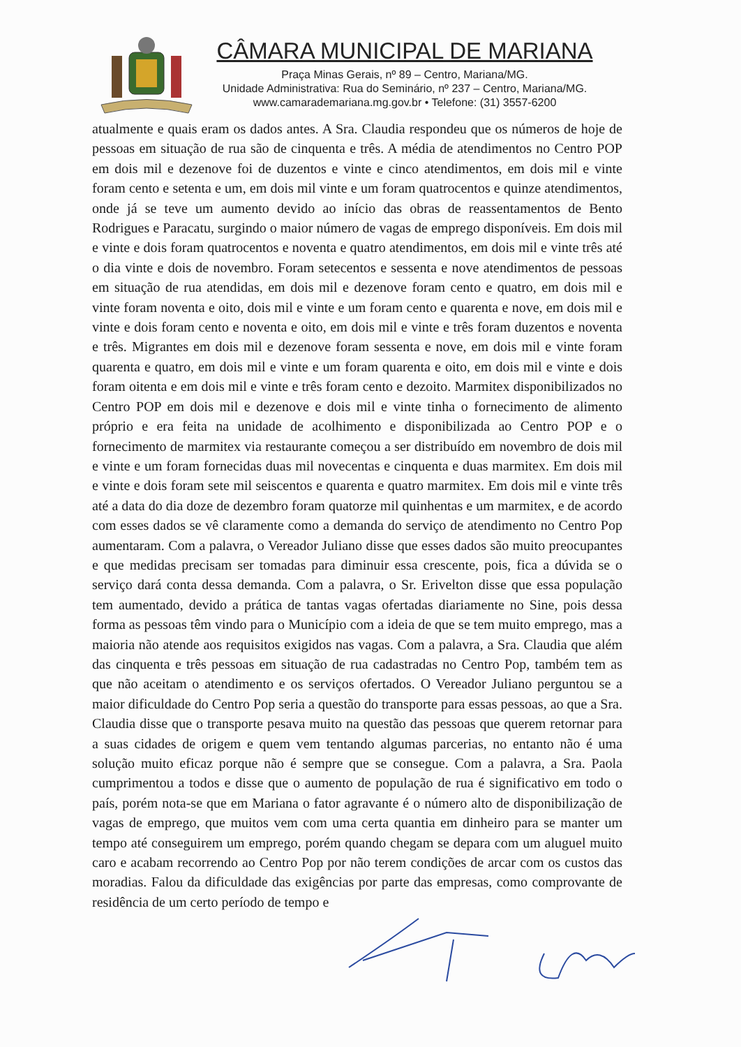CÂMARA MUNICIPAL DE MARIANA
Praça Minas Gerais, nº 89 – Centro, Mariana/MG.
Unidade Administrativa: Rua do Seminário, nº 237 – Centro, Mariana/MG.
www.camarademariana.mg.gov.br • Telefone: (31) 3557-6200
atualmente e quais eram os dados antes. A Sra. Claudia respondeu que os números de hoje de pessoas em situação de rua são de cinquenta e três. A média de atendimentos no Centro POP em dois mil e dezenove foi de duzentos e vinte e cinco atendimentos, em dois mil e vinte foram cento e setenta e um, em dois mil vinte e um foram quatrocentos e quinze atendimentos, onde já se teve um aumento devido ao início das obras de reassentamentos de Bento Rodrigues e Paracatu, surgindo o maior número de vagas de emprego disponíveis. Em dois mil e vinte e dois foram quatrocentos e noventa e quatro atendimentos, em dois mil e vinte três até o dia vinte e dois de novembro. Foram setecentos e sessenta e nove atendimentos de pessoas em situação de rua atendidas, em dois mil e dezenove foram cento e quatro, em dois mil e vinte foram noventa e oito, dois mil e vinte e um foram cento e quarenta e nove, em dois mil e vinte e dois foram cento e noventa e oito, em dois mil e vinte e três foram duzentos e noventa e três. Migrantes em dois mil e dezenove foram sessenta e nove, em dois mil e vinte foram quarenta e quatro, em dois mil e vinte e um foram quarenta e oito, em dois mil e vinte e dois foram oitenta e em dois mil e vinte e três foram cento e dezoito. Marmitex disponibilizados no Centro POP em dois mil e dezenove e dois mil e vinte tinha o fornecimento de alimento próprio e era feita na unidade de acolhimento e disponibilizada ao Centro POP e o fornecimento de marmitex via restaurante começou a ser distribuído em novembro de dois mil e vinte e um foram fornecidas duas mil novecentas e cinquenta e duas marmitex. Em dois mil e vinte e dois foram sete mil seiscentos e quarenta e quatro marmitex. Em dois mil e vinte três até a data do dia doze de dezembro foram quatorze mil quinhentas e um marmitex, e de acordo com esses dados se vê claramente como a demanda do serviço de atendimento no Centro Pop aumentaram. Com a palavra, o Vereador Juliano disse que esses dados são muito preocupantes e que medidas precisam ser tomadas para diminuir essa crescente, pois, fica a dúvida se o serviço dará conta dessa demanda. Com a palavra, o Sr. Erivelton disse que essa população tem aumentado, devido a prática de tantas vagas ofertadas diariamente no Sine, pois dessa forma as pessoas têm vindo para o Município com a ideia de que se tem muito emprego, mas a maioria não atende aos requisitos exigidos nas vagas. Com a palavra, a Sra. Claudia que além das cinquenta e três pessoas em situação de rua cadastradas no Centro Pop, também tem as que não aceitam o atendimento e os serviços ofertados. O Vereador Juliano perguntou se a maior dificuldade do Centro Pop seria a questão do transporte para essas pessoas, ao que a Sra. Claudia disse que o transporte pesava muito na questão das pessoas que querem retornar para a suas cidades de origem e quem vem tentando algumas parcerias, no entanto não é uma solução muito eficaz porque não é sempre que se consegue. Com a palavra, a Sra. Paola cumprimentou a todos e disse que o aumento de população de rua é significativo em todo o país, porém nota-se que em Mariana o fator agravante é o número alto de disponibilização de vagas de emprego, que muitos vem com uma certa quantia em dinheiro para se manter um tempo até conseguirem um emprego, porém quando chegam se depara com um aluguel muito caro e acabam recorrendo ao Centro Pop por não terem condições de arcar com os custos das moradias. Falou da dificuldade das exigências por parte das empresas, como comprovante de residência de um certo período de tempo e